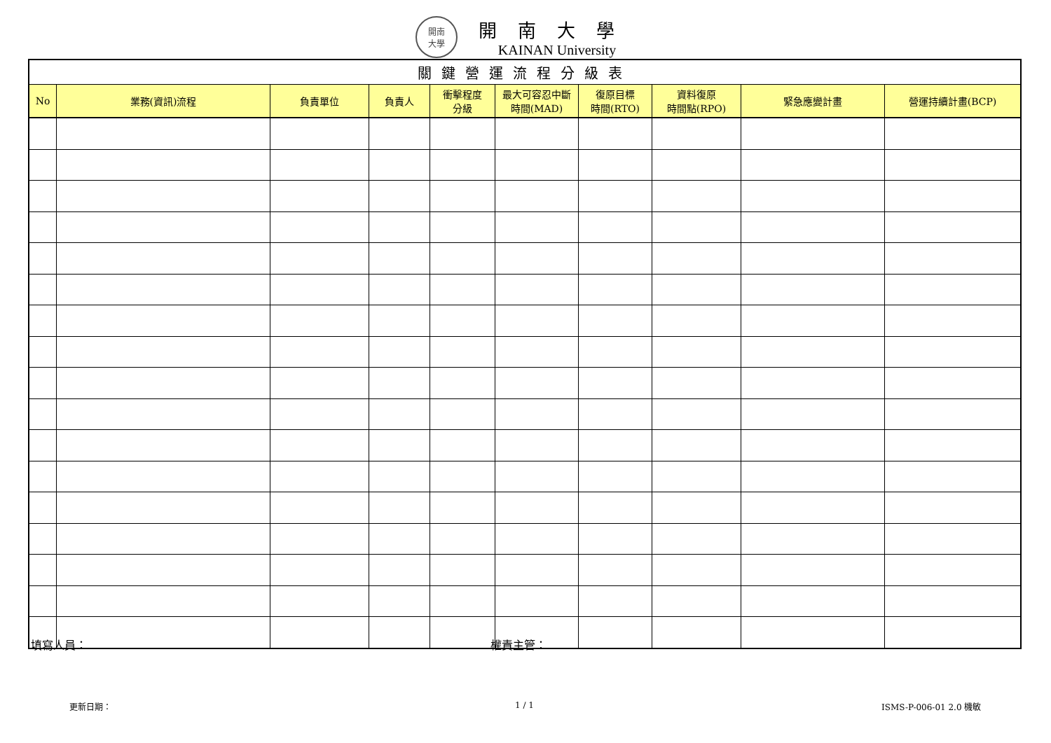開南
大學
開南大學
KAINAN University
| 關鍵營運流程分級表 | | | | | | | | | |
| No | 業務(資訊)流程 | 負責單位 | 負責人 | 衝擊程度 分級 | 最大可容忍中斷 時間(MAD) | 復原目標 時間(RTO) | 資料復原 時間點(RPO) | 緊急應變計畫 | 營運持續計畫(BCP) |
填寫人員： 權責主管：
更新日期： 1 / 1 ISMS-P-006-01 2.0 機敏